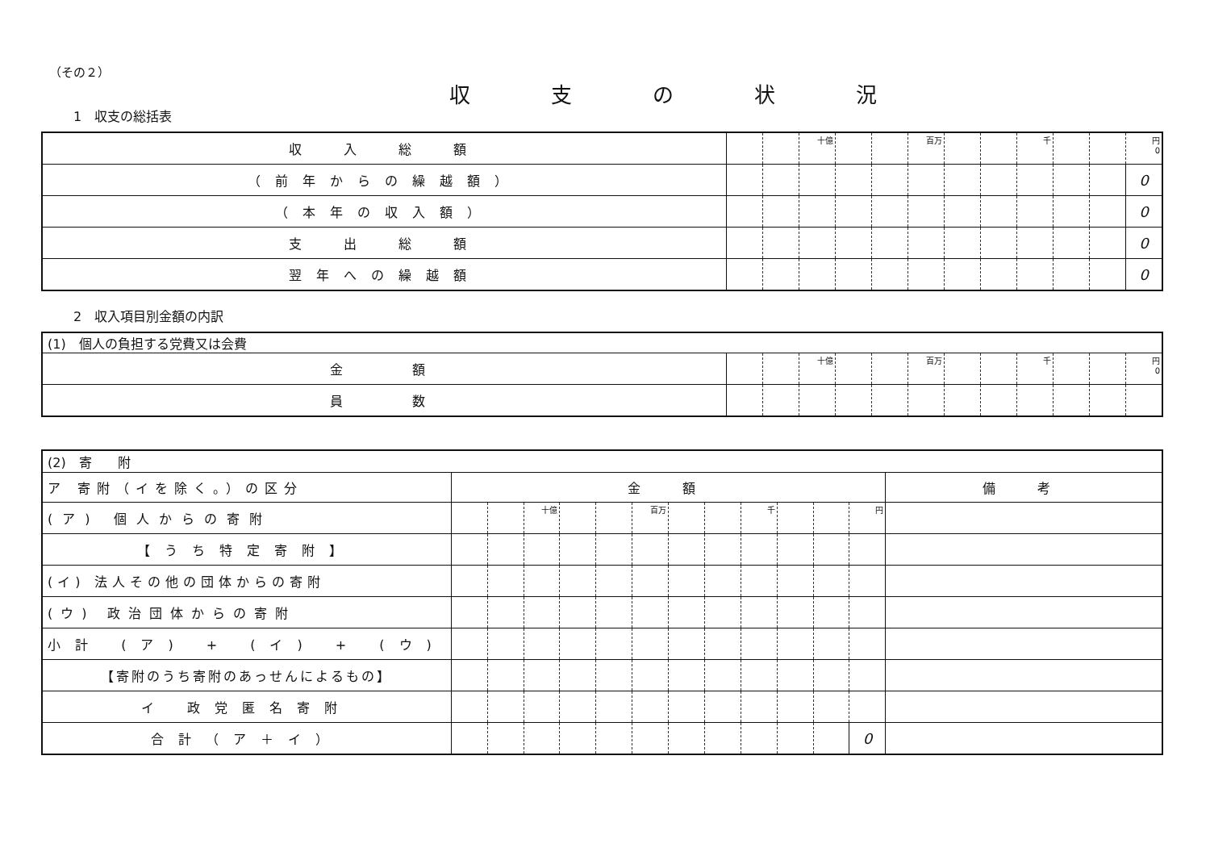（その２）
収支の状況
1　収支の総括表
| 収 入 総 額 | | | 十億 | | | 百万 | | | 千 | | | 円 0 |
| （前年からの繰越額） | | | | | | | | | | | | 0 |
| （本年の収入額） | | | | | | | | | | | | 0 |
| 支 出 総 額 | | | | | | | | | | | | 0 |
| 翌年への繰越額 | | | | | | | | | | | | 0 |
2　収入項目別金額の内訳
| (1) 個人の負担する党費又は会費 | | | | | | | | | | | | |
| 金 額 | | | 十億 | | | 百万 | | | 千 | | | 円 0 |
| 員 数 | | | | | | | | | | | | |
| (2) 寄 附 | | | | | | | | | | | | | |
| ア 寄附（イを除く。）の区分 | 金 額 | | | | | | | | | | | | 備 考 |
| (ア) 個人からの寄附 | | | 十億 | | | 百万 | | | 千 | | | 円 | |
| 【うち特定寄附】 | | | | | | | | | | | | | |
| (イ) 法人その他の団体からの寄附 | | | | | | | | | | | | | |
| (ウ) 政治団体からの寄附 | | | | | | | | | | | | | |
| 小計 (ア) + (イ) + (ウ) | | | | | | | | | | | | | |
| 【寄附のうち寄附のあっせんによるもの】 | | | | | | | | | | | | | |
| イ 政党匿名寄附 | | | | | | | | | | | | | |
| 合計（ア＋イ） | | | | | | | | | | | | 0 | |